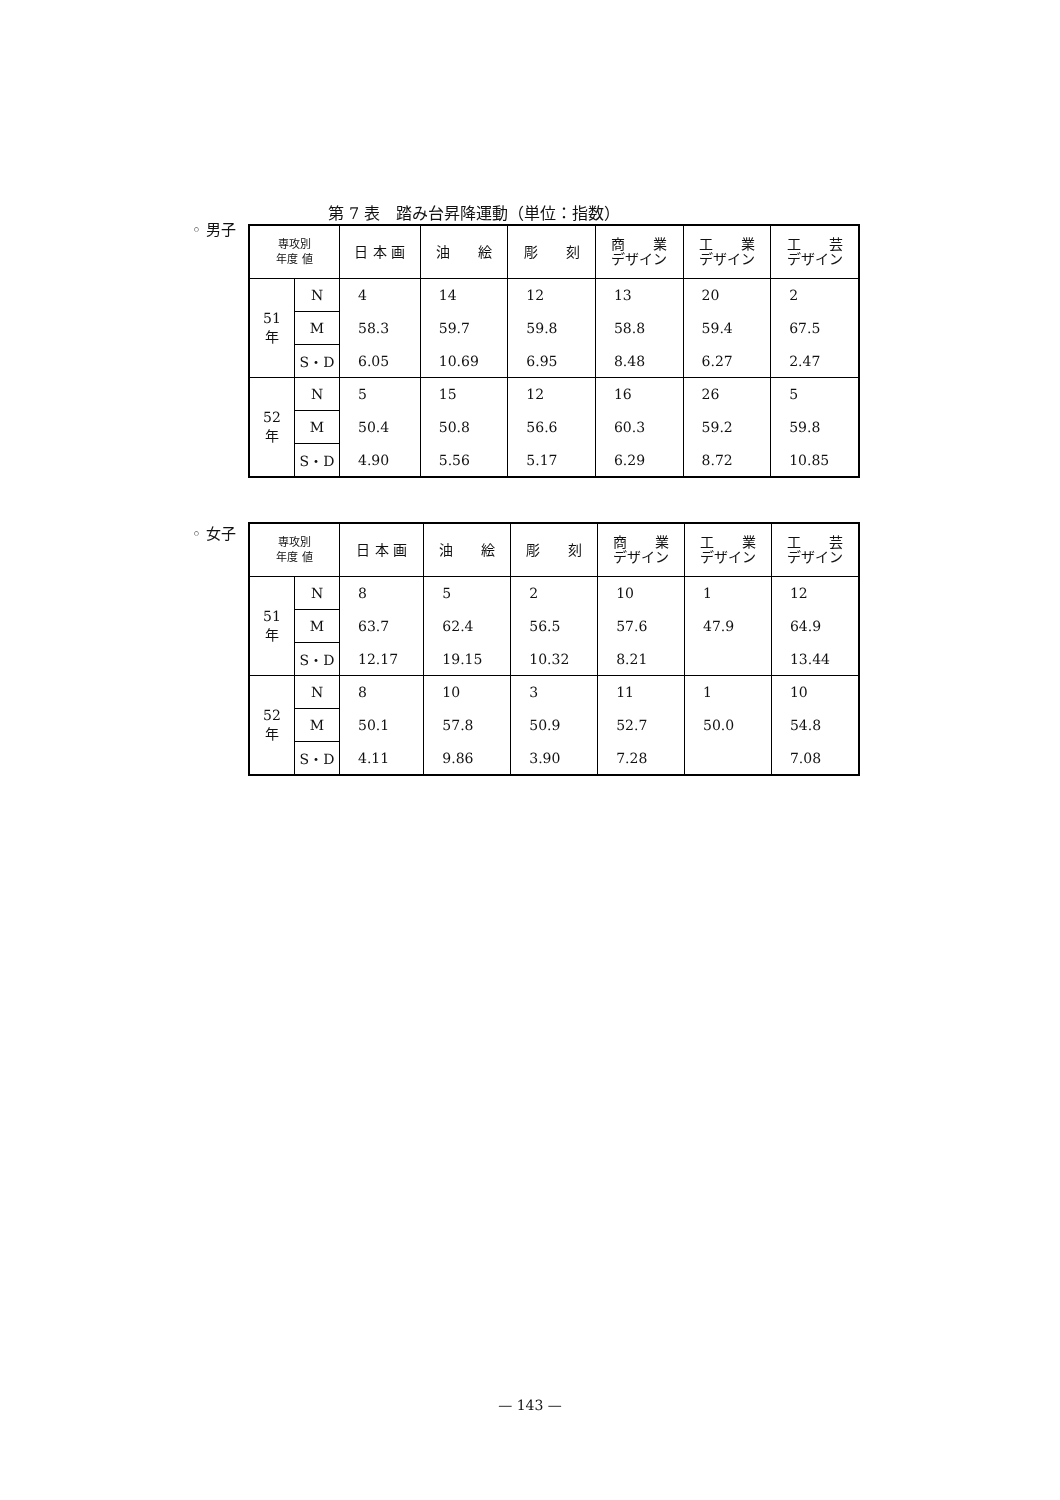第 7 表　踏み台昇降運動（単位：指数）
◦ 男子
| 専攻別 年度 値 | | 日 本 画 | 油 絵 | 彫 刻 | 商 業 デザイン | 工 業 デザイン | 工 芸 デザイン |
| --- | --- | --- | --- | --- | --- | --- | --- |
| 51 年 | N | 4 | 14 | 12 | 13 | 20 | 2 |
| | M | 58.3 | 59.7 | 59.8 | 58.8 | 59.4 | 67.5 |
| | S・D | 6.05 | 10.69 | 6.95 | 8.48 | 6.27 | 2.47 |
| 52 年 | N | 5 | 15 | 12 | 16 | 26 | 5 |
| | M | 50.4 | 50.8 | 56.6 | 60.3 | 59.2 | 59.8 |
| | S・D | 4.90 | 5.56 | 5.17 | 6.29 | 8.72 | 10.85 |
◦ 女子
| 専攻別 年度 値 | | 日 本 画 | 油 絵 | 彫 刻 | 商 業 デザイン | 工 業 デザイン | 工 芸 デザイン |
| --- | --- | --- | --- | --- | --- | --- | --- |
| 51 年 | N | 8 | 5 | 2 | 10 | 1 | 12 |
| | M | 63.7 | 62.4 | 56.5 | 57.6 | 47.9 | 64.9 |
| | S・D | 12.17 | 19.15 | 10.32 | 8.21 | | 13.44 |
| 52 年 | N | 8 | 10 | 3 | 11 | 1 | 10 |
| | M | 50.1 | 57.8 | 50.9 | 52.7 | 50.0 | 54.8 |
| | S・D | 4.11 | 9.86 | 3.90 | 7.28 | | 7.08 |
— 143 —